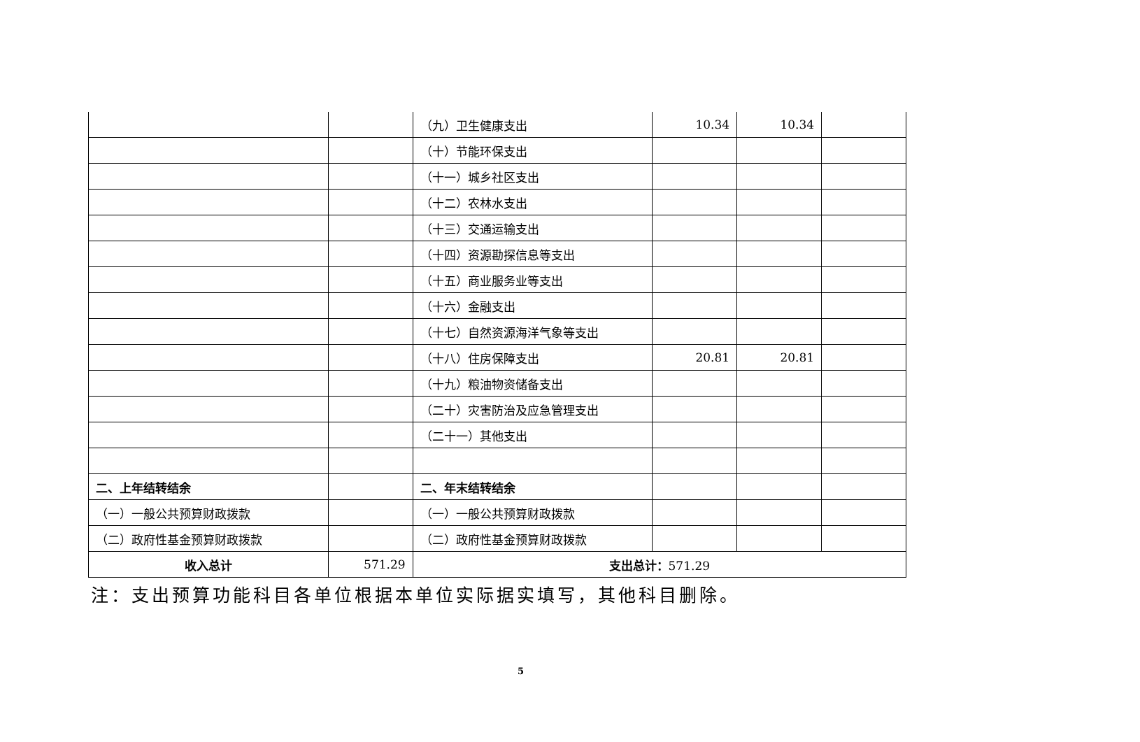| | | （九）卫生健康支出 | 10.34 | 10.34 | |
| | | （十）节能环保支出 | | | |
| | | （十一）城乡社区支出 | | | |
| | | （十二）农林水支出 | | | |
| | | （十三）交通运输支出 | | | |
| | | （十四）资源勘探信息等支出 | | | |
| | | （十五）商业服务业等支出 | | | |
| | | （十六）金融支出 | | | |
| | | （十七）自然资源海洋气象等支出 | | | |
| | | （十八）住房保障支出 | 20.81 | 20.81 | |
| | | （十九）粮油物资储备支出 | | | |
| | | （二十）灾害防治及应急管理支出 | | | |
| | | （二十一）其他支出 | | | |
| 二、上年结转结余 | | 二、年末结转结余 | | | |
| （一）一般公共预算财政拨款 | | （一）一般公共预算财政拨款 | | | |
| （二）政府性基金预算财政拨款 | | （二）政府性基金预算财政拨款 | | | |
| 收入总计 | 571.29 | 支出总计： 571.29 | | | |
注：支出预算功能科目各单位根据本单位实际据实填写，其他科目删除。
5